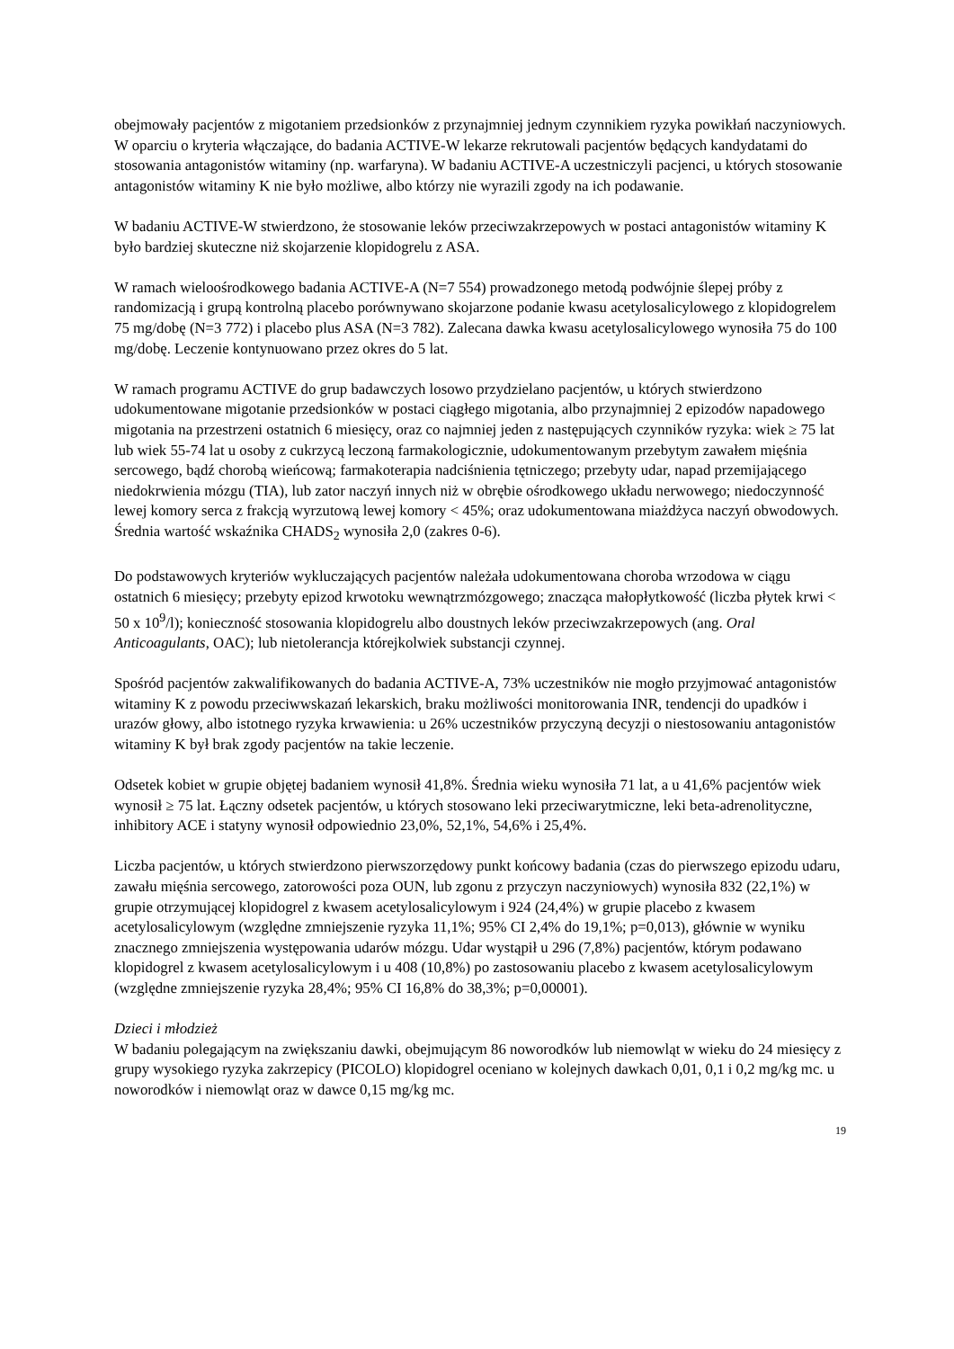obejmowały pacjentów z migotaniem przedsionków z przynajmniej jednym czynnikiem ryzyka powikłań naczyniowych. W oparciu o kryteria włączające, do badania ACTIVE-W lekarze rekrutowali pacjentów będących kandydatami do stosowania antagonistów witaminy (np. warfaryna). W badaniu ACTIVE-A uczestniczyli pacjenci, u których stosowanie antagonistów witaminy K nie było możliwe, albo którzy nie wyrazili zgody na ich podawanie.
W badaniu ACTIVE-W stwierdzono, że stosowanie leków przeciwzakrzepowych w postaci antagonistów witaminy K było bardziej skuteczne niż skojarzenie klopidogrelu z ASA.
W ramach wieloośrodkowego badania ACTIVE-A (N=7 554) prowadzonego metodą podwójnie ślepej próby z randomizacją i grupą kontrolną placebo porównywano skojarzone podanie kwasu acetylosalicylowego z klopidogrelem 75 mg/dobę (N=3 772) i placebo plus ASA (N=3 782). Zalecana dawka kwasu acetylosalicylowego wynosiła 75 do 100 mg/dobę. Leczenie kontynuowano przez okres do 5 lat.
W ramach programu ACTIVE do grup badawczych losowo przydzielano pacjentów, u których stwierdzono udokumentowane migotanie przedsionków w postaci ciągłego migotania, albo przynajmniej 2 epizodów napadowego migotania na przestrzeni ostatnich 6 miesięcy, oraz co najmniej jeden z następujących czynników ryzyka: wiek ≥ 75 lat lub wiek 55-74 lat u osoby z cukrzycą leczoną farmakologicznie, udokumentowanym przebytym zawałem mięśnia sercowego, bądź chorobą wieńcową; farmakoterapia nadciśnienia tętniczego; przebyty udar, napad przemijającego niedokrwienia mózgu (TIA), lub zator naczyń innych niż w obrębie ośrodkowego układu nerwowego; niedoczynność lewej komory serca z frakcją wyrzutową lewej komory < 45%; oraz udokumentowana miażdżyca naczyń obwodowych. Średnia wartość wskaźnika CHADS<sub>2</sub> wynosiła 2,0 (zakres 0-6).
Do podstawowych kryteriów wykluczających pacjentów należała udokumentowana choroba wrzodowa w ciągu ostatnich 6 miesięcy; przebyty epizod krwotoku wewnątrzmózgowego; znacząca małopłytkowość (liczba płytek krwi < 50 x 10<sup>9</sup>/l); konieczność stosowania klopidogrelu albo doustnych leków przeciwzakrzepowych (ang. Oral Anticoagulants, OAC); lub nietolerancja którejkolwiek substancji czynnej.
Spośród pacjentów zakwalifikowanych do badania ACTIVE-A, 73% uczestników nie mogło przyjmować antagonistów witaminy K z powodu przeciwwskazań lekarskich, braku możliwości monitorowania INR, tendencji do upadków i urazów głowy, albo istotnego ryzyka krwawienia: u 26% uczestników przyczyną decyzji o niestosowaniu antagonistów witaminy K był brak zgody pacjentów na takie leczenie.
Odsetek kobiet w grupie objętej badaniem wynosił 41,8%. Średnia wieku wynosiła 71 lat, a u 41,6% pacjentów wiek wynosił ≥ 75 lat. Łączny odsetek pacjentów, u których stosowano leki przeciwarytmiczne, leki beta-adrenolityczne, inhibitory ACE i statyny wynosił odpowiednio 23,0%, 52,1%, 54,6% i 25,4%.
Liczba pacjentów, u których stwierdzono pierwszorzędowy punkt końcowy badania (czas do pierwszego epizodu udaru, zawału mięśnia sercowego, zatorowości poza OUN, lub zgonu z przyczyn naczyniowych) wynosiła 832 (22,1%) w grupie otrzymującej klopidogrel z kwasem acetylosalicylowym i 924 (24,4%) w grupie placebo z kwasem acetylosalicylowym (względne zmniejszenie ryzyka 11,1%; 95% CI 2,4% do 19,1%; p=0,013), głównie w wyniku znacznego zmniejszenia występowania udarów mózgu. Udar wystąpił u 296 (7,8%) pacjentów, którym podawano klopidogrel z kwasem acetylosalicylowym i u 408 (10,8%) po zastosowaniu placebo z kwasem acetylosalicylowym (względne zmniejszenie ryzyka 28,4%; 95% CI 16,8% do 38,3%; p=0,00001).
Dzieci i młodzież
W badaniu polegającym na zwiększaniu dawki, obejmującym 86 noworodków lub niemowląt w wieku do 24 miesięcy z grupy wysokiego ryzyka zakrzepicy (PICOLO) klopidogrel oceniano w kolejnych dawkach 0,01, 0,1 i 0,2 mg/kg mc. u noworodków i niemowląt oraz w dawce 0,15 mg/kg mc.
19